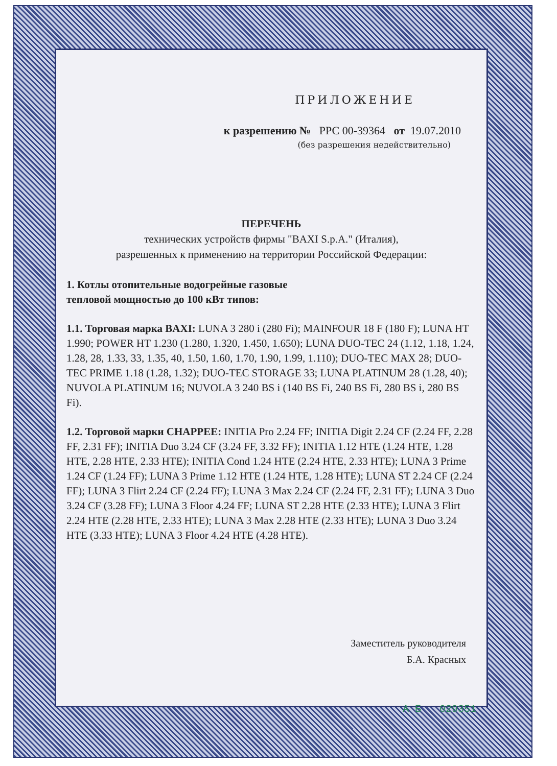ПРИЛОЖЕНИЕ
к разрешению № РРС 00-39364 от 19.07.2010
(без разрешения недействительно)
ПЕРЕЧЕНЬ
технических устройств фирмы "BAXI S.p.A." (Италия),
разрешенных к применению на территории Российской Федерации:
1. Котлы отопительные водогрейные газовые
тепловой мощностью до 100 кВт типов:
1.1. Торговая марка BAXI: LUNA 3 280 i (280 Fi); MAINFOUR 18 F (180 F); LUNA HT 1.990; POWER HT 1.230 (1.280, 1.320, 1.450, 1.650); LUNA DUO-TEC 24 (1.12, 1.18, 1.24, 1.28, 28, 1.33, 33, 1.35, 40, 1.50, 1.60, 1.70, 1.90, 1.99, 1.110); DUO-TEC MAX 28; DUO-TEC PRIME 1.18 (1.28, 1.32); DUO-TEC STORAGE 33; LUNA PLATINUM 28 (1.28, 40); NUVOLA PLATINUM 16; NUVOLA 3 240 BS i (140 BS Fi, 240 BS Fi, 280 BS i, 280 BS Fi).
1.2. Торговой марки CHAPPEE: INITIA Pro 2.24 FF; INITIA Digit 2.24 CF (2.24 FF, 2.28 FF, 2.31 FF); INITIA Duo 3.24 CF (3.24 FF, 3.32 FF); INITIA 1.12 HTE (1.24 HTE, 1.28 HTE, 2.28 HTE, 2.33 HTE); INITIA Cond 1.24 HTE (2.24 HTE, 2.33 HTE); LUNA 3 Prime 1.24 CF (1.24 FF); LUNA 3 Prime 1.12 HTE (1.24 HTE, 1.28 HTE); LUNA ST 2.24 CF (2.24 FF); LUNA 3 Flirt 2.24 CF (2.24 FF); LUNA 3 Max 2.24 CF (2.24 FF, 2.31 FF); LUNA 3 Duo 3.24 CF (3.28 FF); LUNA 3 Floor 4.24 FF; LUNA ST 2.28 HTE (2.33 HTE); LUNA 3 Flirt 2.24 HTE (2.28 HTE, 2.33 HTE); LUNA 3 Max 2.28 HTE (2.33 HTE); LUNA 3 Duo 3.24 HTE (3.33 HTE); LUNA 3 Floor 4.24 HTE (4.28 HTE).
Заместитель руководителя
Б.А. Красных
А Б 029351